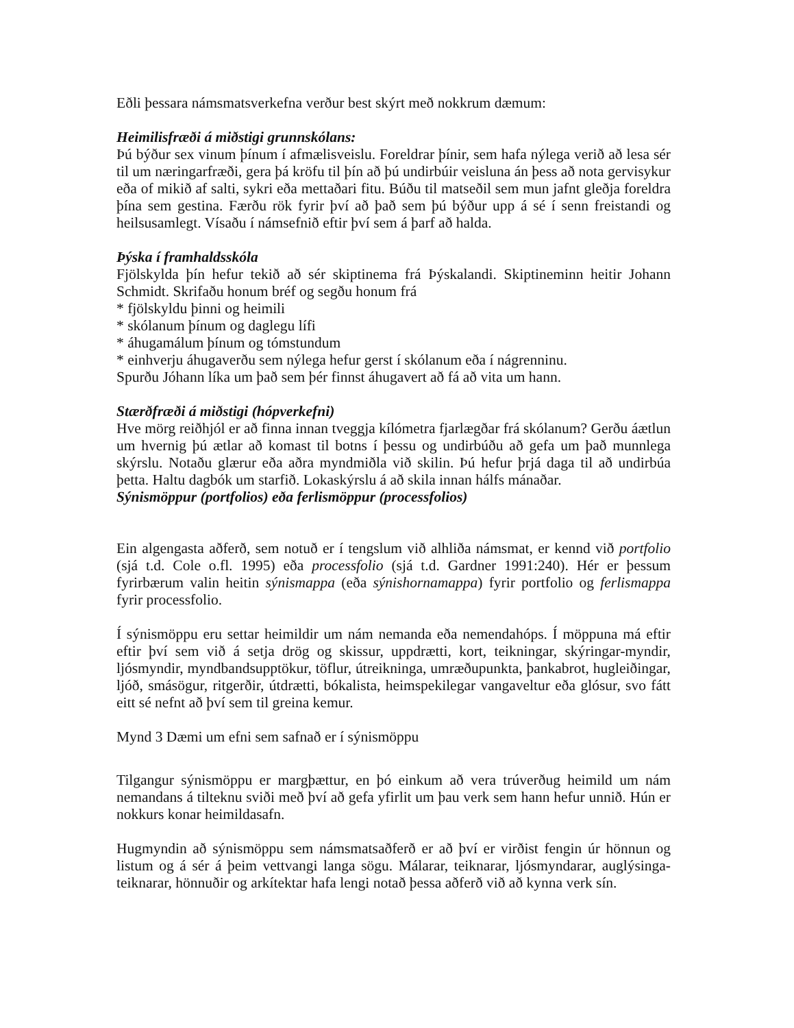Eðli þessara námsmatsverkefna verður best skýrt með nokkrum dæmum:
Heimilisfræði á miðstigi grunnskólans:
Þú býður sex vinum þínum í afmælisveislu. Foreldrar þínir, sem hafa nýlega verið að lesa sér til um næringarfræði, gera þá kröfu til þín að þú undirbúir veisluna án þess að nota gervisykur eða of mikið af salti, sykri eða mettaðari fitu. Búðu til matseðil sem mun jafnt gleðja foreldra þína sem gestina. Færðu rök fyrir því að það sem þú býður upp á sé í senn freistandi og heilsusamlegt. Vísaðu í námsefnið eftir því sem á þarf að halda.
Þýska í framhaldsskóla
Fjölskylda þín hefur tekið að sér skiptinema frá Þýskalandi. Skiptineminn heitir Johann Schmidt. Skrifaðu honum bréf og segðu honum frá
* fjölskyldu þinni og heimili
* skólanum þínum og daglegu lífi
* áhugamálum þínum og tómstundum
* einhverju áhugaverðu sem nýlega hefur gerst í skólanum eða í nágrenninu.
Spurðu Jóhann líka um það sem þér finnst áhugavert að fá að vita um hann.
Stærðfræði á miðstigi (hópverkefni)
Hve mörg reiðhjól er að finna innan tveggja kílómetra fjarlægðar frá skólanum? Gerðu áætlun um hvernig þú ætlar að komast til botns í þessu og undirbúðu að gefa um það munnlega skýrslu. Notaðu glærur eða aðra myndmiðla við skilin. Þú hefur þrjá daga til að undirbúa þetta. Haltu dagbók um starfið. Lokaskýrslu á að skila innan hálfs mánaðar.
Sýnismöppur (portfolios) eða ferlismöppur (processfolios)
Ein algengasta aðferð, sem notuð er í tengslum við alhliða námsmat, er kennd við portfolio (sjá t.d. Cole o.fl. 1995) eða processfolio (sjá t.d. Gardner 1991:240). Hér er þessum fyrirbærum valin heitin sýnismappa (eða sýnishornamappa) fyrir portfolio og ferlismappa fyrir processfolio.
Í sýnismöppu eru settar heimildir um nám nemanda eða nemendahóps. Í möppuna má eftir eftir því sem við á setja drög og skissur, uppdrætti, kort, teikningar, skýringar-myndir, ljósmyndir, myndbandsupptökur, töflur, útreikninga, umræðupunkta, þankabrot, hugleiðingar, ljóð, smásögur, ritgerðir, útdrætti, bókalista, heimspekilegar vangaveltur eða glósur, svo fátt eitt sé nefnt að því sem til greina kemur.
Mynd 3 Dæmi um efni sem safnað er í sýnismöppu
Tilgangur sýnismöppu er margþættur, en þó einkum að vera trúverðug heimild um nám nemandans á tilteknu sviði með því að gefa yfirlit um þau verk sem hann hefur unnið. Hún er nokkurs konar heimildasafn.
Hugmyndin að sýnismöppu sem námsmatsaðferð er að því er virðist fengin úr hönnun og listum og á sér á þeim vettvangi langa sögu. Málarar, teiknarar, ljósmyndarar, auglýsinga-teiknarar, hönnuðir og arkítektar hafa lengi notað þessa aðferð við að kynna verk sín.